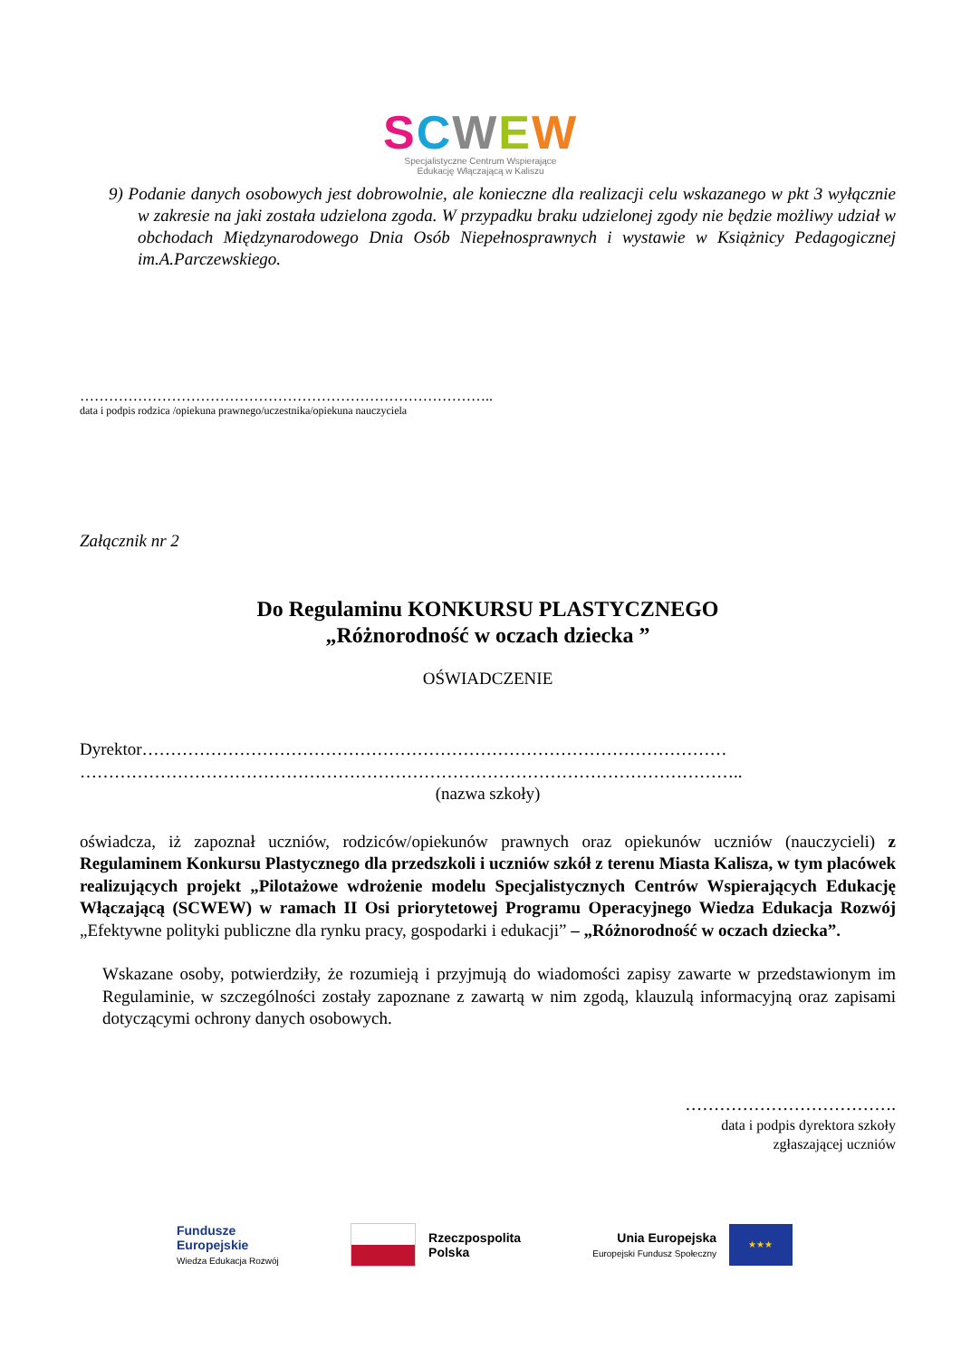SCWEW
Specjalistyczne Centrum Wspierające
Edukację Włączającą w Kaliszu
9) Podanie danych osobowych jest dobrowolnie, ale konieczne dla realizacji celu wskazanego w pkt 3 wyłącznie w zakresie na jaki została udzielona zgoda. W przypadku braku udzielonej zgody nie będzie możliwy udział w obchodach Międzynarodowego Dnia Osób Niepełnosprawnych i wystawie w Książnicy Pedagogicznej im.A.Parczewskiego.
…………………………………………………………………………..
data i podpis rodzica /opiekuna prawnego/uczestnika/opiekuna nauczyciela
Załącznik nr 2
Do Regulaminu KONKURSU PLASTYCZNEGO
„Różnorodność w oczach dziecka ”
OŚWIADCZENIE
Dyrektor…………………………………………………………………………………………
……………………………………………………………………………………………………..
(nazwa szkoły)
oświadcza, iż zapoznał uczniów, rodziców/opiekunów prawnych oraz opiekunów uczniów (nauczycieli) z Regulaminem Konkursu Plastycznego dla przedszkoli i uczniów szkół z terenu Miasta Kalisza, w tym placówek realizujących projekt „Pilotażowe wdrożenie modelu Specjalistycznych Centrów Wspierających Edukację Włączającą (SCWEW) w ramach II Osi priorytetowej Programu Operacyjnego Wiedza Edukacja Rozwój „Efektywne polityki publiczne dla rynku pracy, gospodarki i edukacji” – „Różnorodność w oczach dziecka”.
Wskazane osoby, potwierdziły, że rozumieją i przyjmują do wiadomości zapisy zawarte w przedstawionym im Regulaminie, w szczególności zostały zapoznane z zawartą w nim zgodą, klauzulą informacyjną oraz zapisami dotyczącymi ochrony danych osobowych.
……………………………….
data i podpis dyrektora szkoły
zgłaszającej uczniów
Fundusze
Europejskie
Wiedza Edukacja Rozwój
Rzeczpospolita
Polska
Unia Europejska
Europejski Fundusz Społeczny
★★★